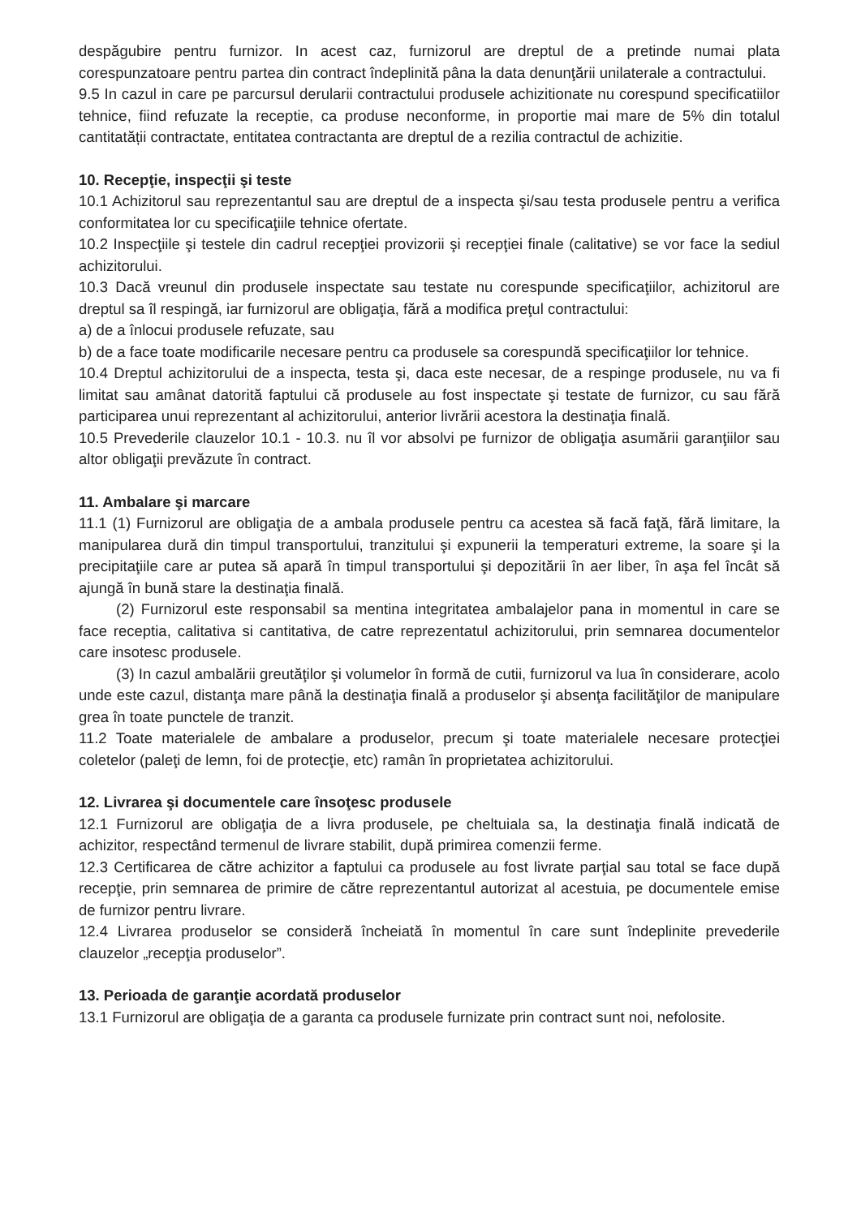despăgubire pentru furnizor. In acest caz, furnizorul are dreptul de a pretinde numai plata corespunzatoare pentru partea din contract îndeplinită pâna la data denunţării unilaterale a contractului.
9.5 In cazul in care pe parcursul derularii contractului produsele achizitionate nu corespund specificatiilor tehnice, fiind refuzate la receptie, ca produse neconforme, in proportie mai mare de 5% din totalul cantitatății contractate, entitatea contractanta are dreptul de a rezilia contractul de achizitie.
10. Recepţie, inspecţii şi teste
10.1 Achizitorul sau reprezentantul sau are dreptul de a inspecta şi/sau testa produsele pentru a verifica conformitatea lor cu specificaţiile tehnice ofertate.
10.2 Inspecţiile şi testele din cadrul recepţiei provizorii şi recepţiei finale (calitative) se vor face la sediul achizitorului.
10.3 Dacă vreunul din produsele inspectate sau testate nu corespunde specificaţiilor, achizitorul are dreptul sa îl respingă, iar furnizorul are obligaţia, fără a modifica preţul contractului:
a) de a înlocui produsele refuzate, sau
b) de a face toate modificarile necesare pentru ca produsele sa corespundă specificaţiilor lor tehnice.
10.4 Dreptul achizitorului de a inspecta, testa şi, daca este necesar, de a respinge produsele, nu va fi limitat sau amânat datorită faptului că produsele au fost inspectate şi testate de furnizor, cu sau fără participarea unui reprezentant al achizitorului, anterior livrării acestora la destinaţia finală.
10.5 Prevederile clauzelor 10.1 - 10.3. nu îl vor absolvi pe furnizor de obligaţia asumării garanţiilor sau altor obligaţii prevăzute în contract.
11. Ambalare şi marcare
11.1 (1) Furnizorul are obligaţia de a ambala produsele pentru ca acestea să facă faţă, fără limitare, la manipularea dură din timpul transportului, tranzitului şi expunerii la temperaturi extreme, la soare şi la precipitaţiile care ar putea să apară în timpul transportului şi depozitării în aer liber, în aşa fel încât să ajungă în bună stare la destinaţia finală.
(2) Furnizorul este responsabil sa mentina integritatea ambalajelor pana in momentul in care se face receptia, calitativa si cantitativa, de catre reprezentatul achizitorului, prin semnarea documentelor care insotesc produsele.
(3) In cazul ambalării greutăţilor şi volumelor în formă de cutii, furnizorul va lua în considerare, acolo unde este cazul, distanţa mare până la destinaţia finală a produselor şi absenţa facilităţilor de manipulare grea în toate punctele de tranzit.
11.2 Toate materialele de ambalare a produselor, precum şi toate materialele necesare protecţiei coletelor (paleţi de lemn, foi de protecţie, etc) ramân în proprietatea achizitorului.
12. Livrarea şi documentele care însoţesc produsele
12.1 Furnizorul are obligaţia de a livra produsele, pe cheltuiala sa, la destinaţia finală indicată de achizitor, respectând termenul de livrare stabilit, după primirea comenzii ferme.
12.3 Certificarea de către achizitor a faptului ca produsele au fost livrate parţial sau total se face după recepţie, prin semnarea de primire de către reprezentantul autorizat al acestuia, pe documentele emise de furnizor pentru livrare.
12.4 Livrarea produselor se consideră încheiată în momentul în care sunt îndeplinite prevederile clauzelor „recepţia produselor”.
13. Perioada de garanţie acordată produselor
13.1 Furnizorul are obligaţia de a garanta ca produsele furnizate prin contract sunt noi, nefolosite.